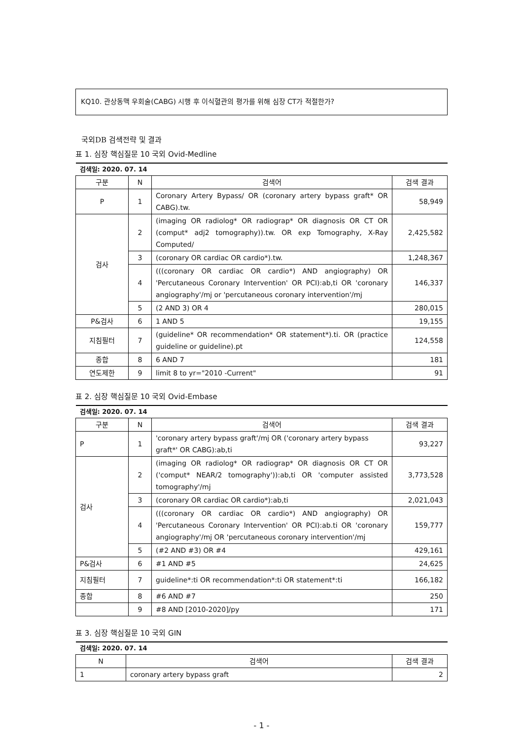KQ10. 관상동맥 우회술(CABG) 시행 후 이식혈관의 평가를 위해 심장 CT가 적절한가?
국외DB 검색전략 및 결과
표 1. 심장 핵심질문 10 국외 Ovid-Medline
| 검색일: 2020. 07. 14 | | | |
| 구분 | N | 검색어 | 검색 결과 |
| P | 1 | Coronary Artery Bypass/ OR (coronary artery bypass graft* OR CABG).tw. | 58,949 |
| 검사 | 2 | (imaging OR radiolog* OR radiograp* OR diagnosis OR CT OR (comput* adj2 tomography)).tw. OR exp Tomography, X-Ray Computed/ | 2,425,582 |
| | 3 | (coronary OR cardiac OR cardio*).tw. | 1,248,367 |
| | 4 | (((coronary OR cardiac OR cardio*) AND angiography) OR 'Percutaneous Coronary Intervention' OR PCI):ab,ti OR 'coronary angiography'/mj or 'percutaneous coronary intervention'/mj | 146,337 |
| | 5 | (2 AND 3) OR 4 | 280,015 |
| P&검사 | 6 | 1 AND 5 | 19,155 |
| 지침필터 | 7 | (guideline* OR recommendation* OR statement*).ti. OR (practice guideline or guideline).pt | 124,558 |
| 종합 | 8 | 6 AND 7 | 181 |
| 연도제한 | 9 | limit 8 to yr="2010 -Current" | 91 |
표 2. 심장 핵심질문 10 국외 Ovid-Embase
| 검색일: 2020. 07. 14 | | | |
| 구분 | N | 검색어 | 검색 결과 |
| P | 1 | 'coronary artery bypass graft'/mj OR ('coronary artery bypass graft*' OR CABG):ab,ti | 93,227 |
| 검사 | 2 | (imaging OR radiolog* OR radiograp* OR diagnosis OR CT OR ('comput* NEAR/2 tomography')):ab,ti OR 'computer assisted tomography'/mj | 3,773,528 |
| | 3 | (coronary OR cardiac OR cardio*):ab,ti | 2,021,043 |
| | 4 | (((coronary OR cardiac OR cardio*) AND angiography) OR 'Percutaneous Coronary Intervention' OR PCI):ab.ti OR 'coronary angiography'/mj OR 'percutaneous coronary intervention'/mj | 159,777 |
| | 5 | (#2 AND #3) OR #4 | 429,161 |
| P&검사 | 6 | #1 AND #5 | 24,625 |
| 지침필터 | 7 | guideline*:ti OR recommendation*:ti OR statement*:ti | 166,182 |
| 종합 | 8 | #6 AND #7 | 250 |
| | 9 | #8 AND [2010-2020]/py | 171 |
표 3. 심장 핵심질문 10 국외 GIN
| 검색일: 2020. 07. 14 | | |
| N | 검색어 | 검색 결과 |
| 1 | coronary artery bypass graft | 2 |
- 1 -